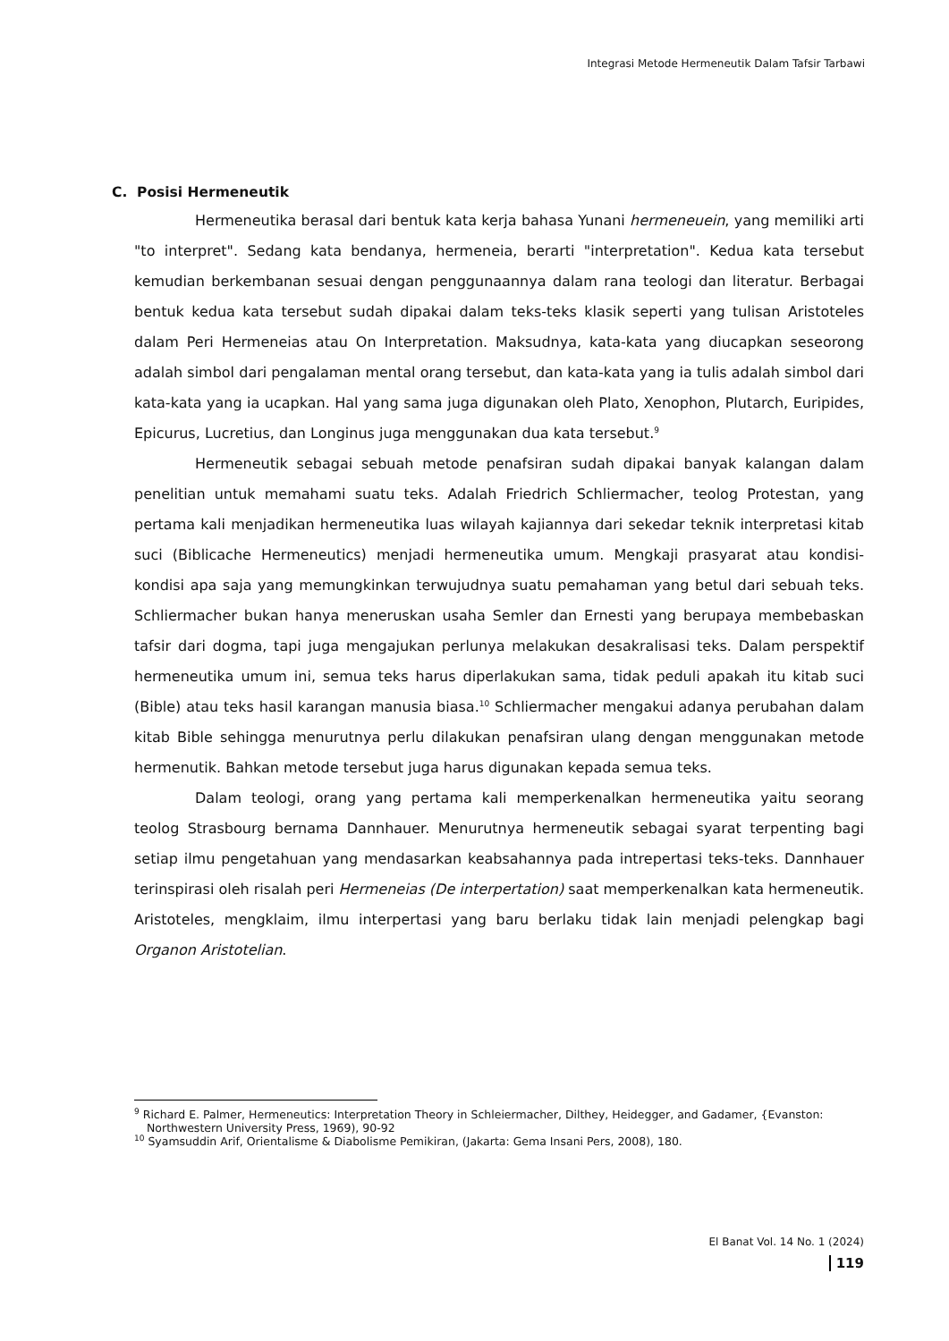Integrasi Metode Hermeneutik Dalam Tafsir Tarbawi
C. Posisi Hermeneutik
Hermeneutika berasal dari bentuk kata kerja bahasa Yunani hermeneuein, yang memiliki arti "to interpret". Sedang kata bendanya, hermeneia, berarti "interpretation". Kedua kata tersebut kemudian berkembanan sesuai dengan penggunaannya dalam rana teologi dan literatur. Berbagai bentuk kedua kata tersebut sudah dipakai dalam teks-teks klasik seperti yang tulisan Aristoteles dalam Peri Hermeneias atau On Interpretation. Maksudnya, kata-kata yang diucapkan seseorong adalah simbol dari pengalaman mental orang tersebut, dan kata-kata yang ia tulis adalah simbol dari kata-kata yang ia ucapkan. Hal yang sama juga digunakan oleh Plato, Xenophon, Plutarch, Euripides, Epicurus, Lucretius, dan Longinus juga menggunakan dua kata tersebut.<sup>9</sup>
Hermeneutik sebagai sebuah metode penafsiran sudah dipakai banyak kalangan dalam penelitian untuk memahami suatu teks. Adalah Friedrich Schliermacher, teolog Protestan, yang pertama kali menjadikan hermeneutika luas wilayah kajiannya dari sekedar teknik interpretasi kitab suci (Biblicache Hermeneutics) menjadi hermeneutika umum. Mengkaji prasyarat atau kondisi-kondisi apa saja yang memungkinkan terwujudnya suatu pemahaman yang betul dari sebuah teks. Schliermacher bukan hanya meneruskan usaha Semler dan Ernesti yang berupaya membebaskan tafsir dari dogma, tapi juga mengajukan perlunya melakukan desakralisasi teks. Dalam perspektif hermeneutika umum ini, semua teks harus diperlakukan sama, tidak peduli apakah itu kitab suci (Bible) atau teks hasil karangan manusia biasa.<sup>10</sup> Schliermacher mengakui adanya perubahan dalam kitab Bible sehingga menurutnya perlu dilakukan penafsiran ulang dengan menggunakan metode hermenutik. Bahkan metode tersebut juga harus digunakan kepada semua teks.
Dalam teologi, orang yang pertama kali memperkenalkan hermeneutika yaitu seorang teolog Strasbourg bernama Dannhauer. Menurutnya hermeneutik sebagai syarat terpenting bagi setiap ilmu pengetahuan yang mendasarkan keabsahannya pada intrepertasi teks-teks. Dannhauer terinspirasi oleh risalah peri Hermeneias (De interpertation) saat memperkenalkan kata hermeneutik. Aristoteles, mengklaim, ilmu interpertasi yang baru berlaku tidak lain menjadi pelengkap bagi Organon Aristotelian.
<sup>9</sup> Richard E. Palmer, Hermeneutics: Interpretation Theory in Schleiermacher, Dilthey, Heidegger, and Gadamer, {Evanston: Northwestern University Press, 1969), 90-92
<sup>10</sup> Syamsuddin Arif, Orientalisme & Diabolisme Pemikiran, (Jakarta: Gema Insani Pers, 2008), 180.
El Banat Vol. 14 No. 1 (2024)
119